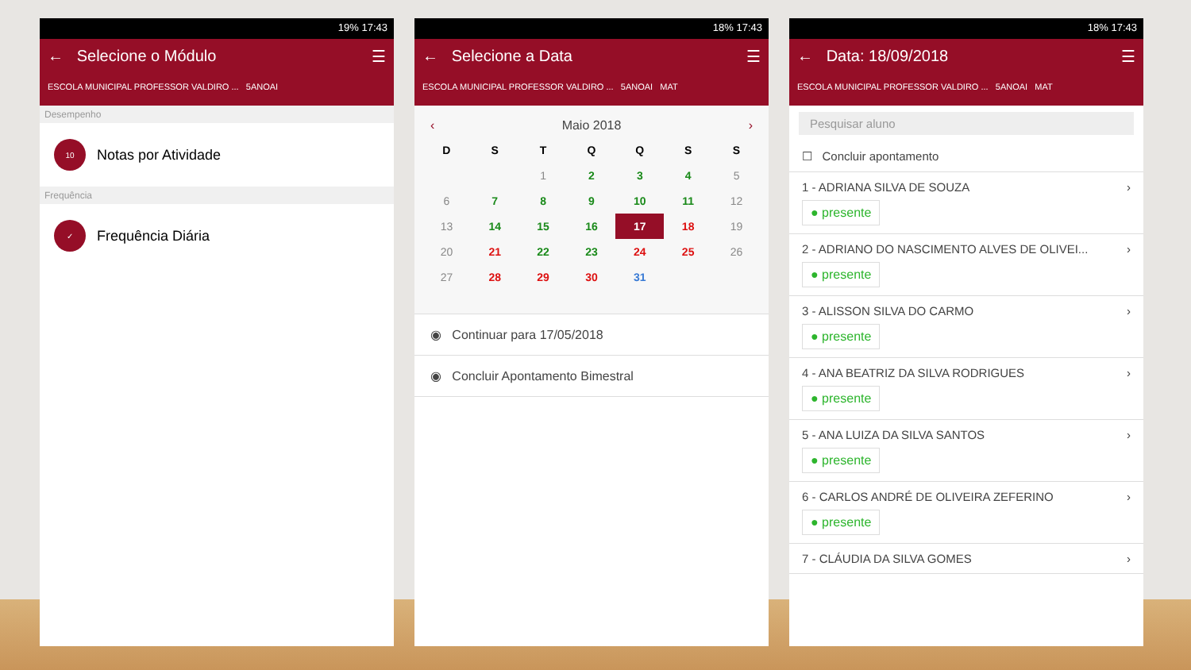19% 17:43
← Selecione o Módulo ☰
ESCOLA MUNICIPAL PROFESSOR VALDIRO ... 5ANOAI
Desempenho
10
Notas por Atividade
Frequência
✓
Frequência Diária
18% 17:43
← Selecione a Data ☰
ESCOLA MUNICIPAL PROFESSOR VALDIRO ... 5ANOAI MAT
‹ Maio 2018 ›
| D | S | T | Q | Q | S | S |
| --- | --- | --- | --- | --- | --- | --- |
| | | 1 | 2 | 3 | 4 | 5 |
| 6 | 7 | 8 | 9 | 10 | 11 | 12 |
| 13 | 14 | 15 | 16 | 17 | 18 | 19 |
| 20 | 21 | 22 | 23 | 24 | 25 | 26 |
| 27 | 28 | 29 | 30 | 31 | | |
◉ Continuar para 17/05/2018
◉ Concluir Apontamento Bimestral
18% 17:43
← Data: 18/09/2018 ☰
ESCOLA MUNICIPAL PROFESSOR VALDIRO ... 5ANOAI MAT
Pesquisar aluno
☐ Concluir apontamento
1 - ADRIANA SILVA DE SOUZA
● presente
›
2 - ADRIANO DO NASCIMENTO ALVES DE OLIVEI...
● presente
›
3 - ALISSON SILVA DO CARMO
● presente
›
4 - ANA BEATRIZ DA SILVA RODRIGUES
● presente
›
5 - ANA LUIZA DA SILVA SANTOS
● presente
›
6 - CARLOS ANDRÉ DE OLIVEIRA ZEFERINO
● presente
›
7 - CLÁUDIA DA SILVA GOMES ›